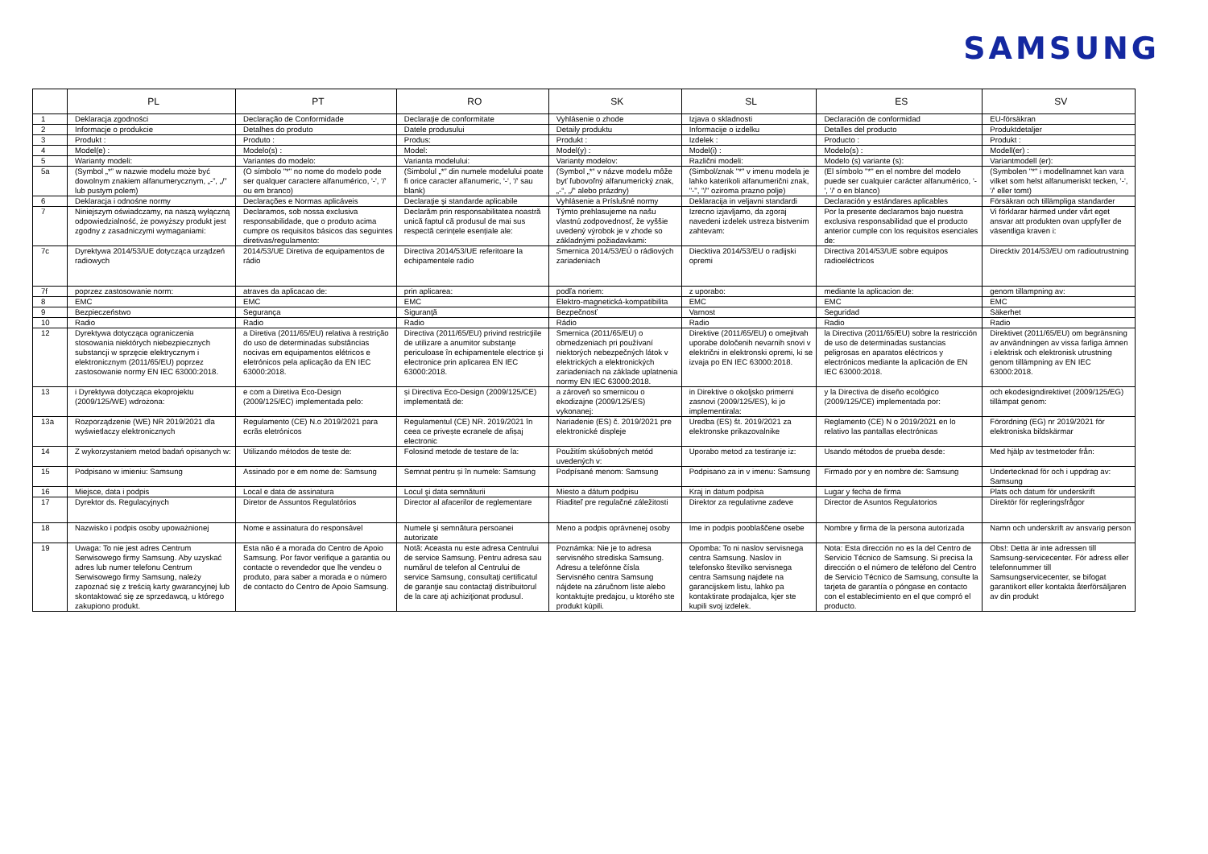SAMSUNG
| | PL | PT | RO | SK | SL | ES | SV |
| --- | --- | --- | --- | --- | --- | --- | --- |
| 1 | Deklaracja zgodności | Declaração de Conformidade | Declaraţie de conformitate | Vyhlásenie o zhode | Izjava o skladnosti | Declaración de conformidad | EU-försäkran |
| 2 | Informacje o produkcie | Detalhes do produto | Datele produsului | Detaily produktu | Informacije o izdelku | Detalles del producto | Produktdetaljer |
| 3 | Produkt : | Produto : | Produs: | Produkt : | Izdelek : | Producto : | Produkt : |
| 4 | Model(e) : | Modelo(s) : | Model: | Model(y) : | Model(i) : | Modelo(s) : | Modell(er) : |
| 5 | Warianty modeli: | Variantes do modelo: | Varianta modelului: | Varianty modelov: | Različni modeli: | Modelo (s) variante (s): | Variantmodell (er): |
| 5a | (Symbol „*” w nazwie modelu może być dowolnym znakiem alfanumerycznym, „-”, „/” lub pustym polem) | (O símbolo "*" no nome do modelo pode ser qualquer caractere alfanumérico, '-', '/' ou em branco) | (Simbolul „*” din numele modelului poate fi orice caracter alfanumeric, '-', '/' sau blank) | (Symbol „*“ v názve modelu môže byť ľubovoľný alfanumerický znak, „-“, „/“ alebo prázdny) | (Simbol/znak "*" v imenu modela je lahko katerikoli alfanumerični znak, "-", "/" oziroma prazno polje) | (El símbolo "*" en el nombre del modelo puede ser cualquier carácter alfanumérico, '-', '/' o en blanco) | (Symbolen "*" i modellnamnet kan vara vilket som helst alfanumeriskt tecken, '-', '/' eller tomt) |
| 6 | Deklaracja i odnośne normy | Declarações e Normas aplicáveis | Declaraţie şi standarde aplicabile | Vyhlásenie a Príslušné normy | Deklaracija in veljavni standardi | Declaración y estándares aplicables | Försäkran och tillämpliga standarder |
| 7 | Niniejszym oświadczamy, na naszą wyłączną odpowiedzialność, że powyższy produkt jest zgodny z zasadniczymi wymaganiami: | Declaramos, sob nossa exclusiva responsabilidade, que o produto acima cumpre os requisitos básicos das seguintes diretivas/regulamento: | Declarăm prin responsabilitatea noastră unică faptul că produsul de mai sus respectă cerințele esențiale ale: | Týmto prehlasujeme na našu vlastnú zodpovednosť, že vyššie uvedený výrobok je v zhode so základnými požiadavkami: | Izrecno izjavljamo, da zgoraj navedeni izdelek ustreza bistvenim zahtevam: | Por la presente declaramos bajo nuestra exclusiva responsabilidad que el producto anterior cumple con los requisitos esenciales de: | Vi förklarar härmed under vårt eget ansvar att produkten ovan uppfyller de väsentliga kraven i: |
| 7c | Dyrektywa 2014/53/UE dotycząca urządzeń radiowych | 2014/53/UE Diretiva de equipamentos de rádio | Directiva 2014/53/UE referitoare la echipamentele radio | Smernica 2014/53/EÚ o rádiových zariadeniach | Diecktiva 2014/53/EU o radijski opremi | Directiva 2014/53/UE sobre equipos radioeléctricos | Direcktiv 2014/53/EU om radioutrustning |
| 7f | poprzez zastosowanie norm: | atraves da aplicacao de: | prin aplicarea: | podľa noriem: | z uporabo: | mediante la aplicacion de: | genom tillampning av: |
| 8 | EMC | EMC | EMC | Elektro-magnetická-kompatibilita | EMC | EMC | EMC |
| 9 | Bezpieczeństwo | Segurança | Siguranţă | Bezpečnosť | Varnost | Seguridad | Säkerhet |
| 10 | Radio | Radio | Radio | Rádio | Radio | Radio | Radio |
| 12 | Dyrektywa dotycząca ograniczenia stosowania niektórych niebezpiecznych substancji w sprzęcie elektrycznym i elektronicznym (2011/65/EU) poprzez zastosowanie normy EN IEC 63000:2018. | a Diretiva (2011/65/EU) relativa à restrição do uso de determinadas substâncias nocivas em equipamentos elétricos e eletrónicos pela aplicação da EN IEC 63000:2018. | Directiva (2011/65/EU) privind restricţiile de utilizare a anumitor substanţe periculoase în echipamentele electrice şi electronice prin aplicarea EN IEC 63000:2018. | Smernica (2011/65/EU) o obmedzeniach pri používaní niektorých nebezpečných látok v elektrických a elektronických zariadeniach na základe uplatnenia normy EN IEC 63000:2018. | Direktive (2011/65/EU) o omejitvah uporabe določenih nevarnih snovi v električni in elektronski opremi, ki se izvaja po EN IEC 63000:2018. | la Directiva (2011/65/EU) sobre la restricción de uso de determinadas sustancias peligrosas en aparatos eléctricos y electrónicos mediante la aplicación de EN IEC 63000:2018. | Direktivet (2011/65/EU) om begränsning av användningen av vissa farliga ämnen i elektrisk och elektronisk utrustning genom tillämpning av EN IEC 63000:2018. |
| 13 | i Dyrektywa dotycząca ekoprojektu (2009/125/WE) wdrożona: | e com a Diretiva Eco-Design (2009/125/EC) implementada pelo: | și Directiva Eco-Design (2009/125/CE) implementată de: | a zároveň so smernicou o ekodizajne (2009/125/ES) vykonanej: | in Direktive o okoljsko primerni zasnovi (2009/125/ES), ki jo implementirala: | y la Directiva de diseño ecológico (2009/125/CE) implementada por: | och ekodesigndirektivet (2009/125/EG) tillämpat genom: |
| 13a | Rozporządzenie (WE) NR 2019/2021 dla wyświetlaczy elektronicznych | Regulamento (CE) N.o 2019/2021 para ecrãs eletrónicos | Regulamentul (CE) NR. 2019/2021 în ceea ce privește ecranele de afișaj electronic | Nariadenie (ES) č. 2019/2021 pre elektronické displeje | Uredba (ES) št. 2019/2021 za elektronske prikazovalnike | Reglamento (CE) N o 2019/2021 en lo relativo las pantallas electrónicas | Förordning (EG) nr 2019/2021 för elektroniska bildskärmar |
| 14 | Z wykorzystaniem metod badań opisanych w: | Utilizando métodos de teste de: | Folosind metode de testare de la: | Použitím skúšobných metód uvedených v: | Uporabo metod za testiranje iz: | Usando métodos de prueba desde: | Med hjälp av testmetoder från: |
| 15 | Podpisano w imieniu: Samsung | Assinado por e em nome de: Samsung | Semnat pentru și în numele: Samsung | Podpísané menom: Samsung | Podpisano za in v imenu: Samsung | Firmado por y en nombre de: Samsung | Undertecknad för och i uppdrag av: Samsung |
| 16 | Miejsce, data i podpis | Local e data de assinatura | Locul şi data semnăturii | Miesto a dátum podpisu | Kraj in datum podpisa | Lugar y fecha de firma | Plats och datum för underskrift |
| 17 | Dyrektor ds. Regulacyjnych | Diretor de Assuntos Regulatórios | Director al afacerilor de reglementare | Riaditeľ pre regulačné záležitosti | Direktor za regulativne zadeve | Director de Asuntos Regulatorios | Direktör för regleringsfrågor |
| 18 | Nazwisko i podpis osoby upoważnionej | Nome e assinatura do responsável | Numele şi semnătura persoanei autorizate | Meno a podpis oprávnenej osoby | Ime in podpis pooblaščene osebe | Nombre y firma de la persona autorizada | Namn och underskrift av ansvarig person |
| 19 | Uwaga: To nie jest adres Centrum Serwisowego firmy Samsung. Aby uzyskać adres lub numer telefonu Centrum Serwisowego firmy Samsung, należy zapoznać się z treścią karty gwarancyjnej lub skontaktować się ze sprzedawcą, u którego zakupiono produkt. | Esta não é a morada do Centro de Apoio Samsung. Por favor verifique a garantia ou contacte o revendedor que lhe vendeu o produto, para saber a morada e o número de contacto do Centro de Apoio Samsung. | Notă: Aceasta nu este adresa Centrului de service Samsung. Pentru adresa sau numărul de telefon al Centrului de service Samsung, consultaţi certificatul de garanţie sau contactaţi distribuitorul de la care aţi achiziţionat produsul. | Poznámka: Nie je to adresa servisného strediska Samsung. Adresu a telefónne čísla Servisného centra Samsung nájdete na záručnom liste alebo kontaktujte predajcu, u ktorého ste produkt kúpili. | Opomba: To ni naslov servisnega centra Samsung. Naslov in telefonsko številko servisnega centra Samsung najdete na garancijskem listu, lahko pa kontaktirate prodajalca, kjer ste kupili svoj izdelek. | Nota: Esta dirección no es la del Centro de Servicio Técnico de Samsung. Si precisa la dirección o el número de teléfono del Centro de Servicio Técnico de Samsung, consulte la tarjeta de garantía o póngase en contacto con el establecimiento en el que compró el producto. | Obs!: Detta är inte adressen till Samsung-servicecenter. För adress eller telefonnummer till Samsungservicecenter, se bifogat garantikort eller kontakta återförsäljaren av din produkt |